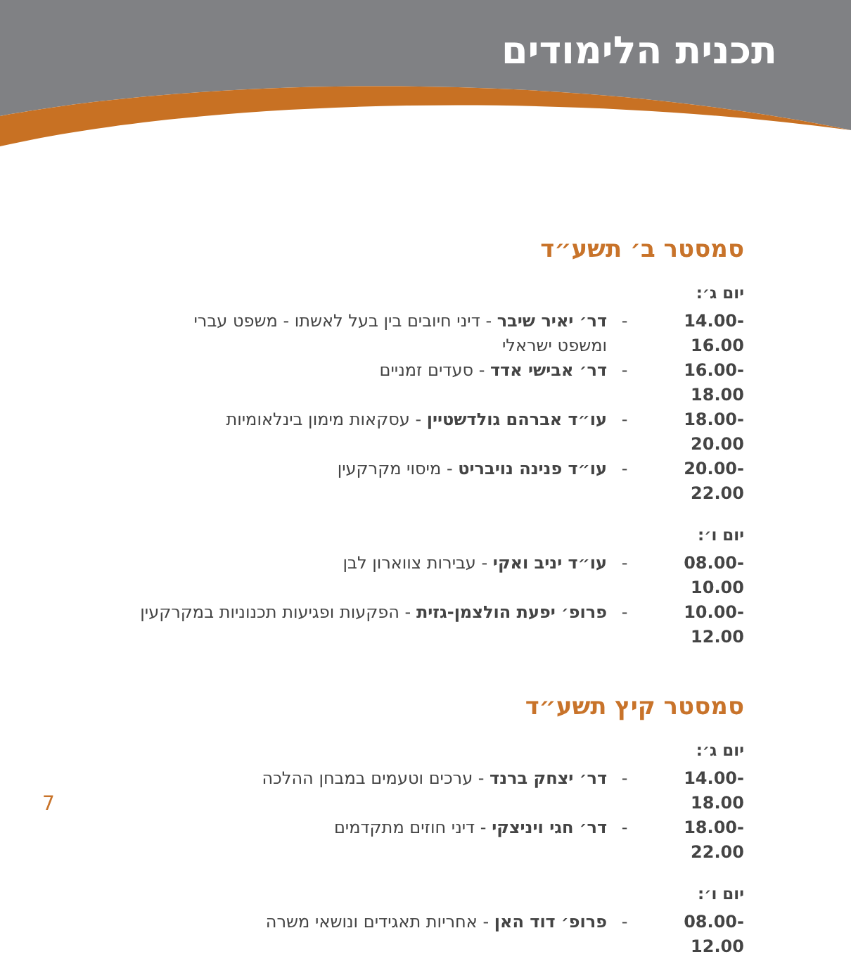תכנית הלימודים
סמסטר ב׳ תשע״ד
יום ג׳:
14.00-16.00 - דר׳ יאיר שיבר - דיני חיובים בין בעל לאשתו - משפט עברי ומשפט ישראלי
16.00-18.00 - דר׳ אבישי אדד - סעדים זמניים
18.00-20.00 - עו״ד אברהם גולדשטיין - עסקאות מימון בינלאומיות
20.00-22.00 - עו״ד פנינה נויבריט - מיסוי מקרקעין
יום ו׳:
08.00-10.00 - עו״ד יניב ואקי - עבירות צווארון לבן
10.00-12.00 - פרופ׳ יפעת הולצמן-גזית - הפקעות ופגיעות תכנוניות במקרקעין
סמסטר קיץ תשע״ד
יום ג׳:
14.00-18.00 - דר׳ יצחק ברנד - ערכים וטעמים במבחן ההלכה
18.00-22.00 - דר׳ חגי ויניצקי - דיני חוזים מתקדמים
יום ו׳:
08.00-12.00 - פרופ׳ דוד האן - אחריות תאגידים ונושאי משרה
7